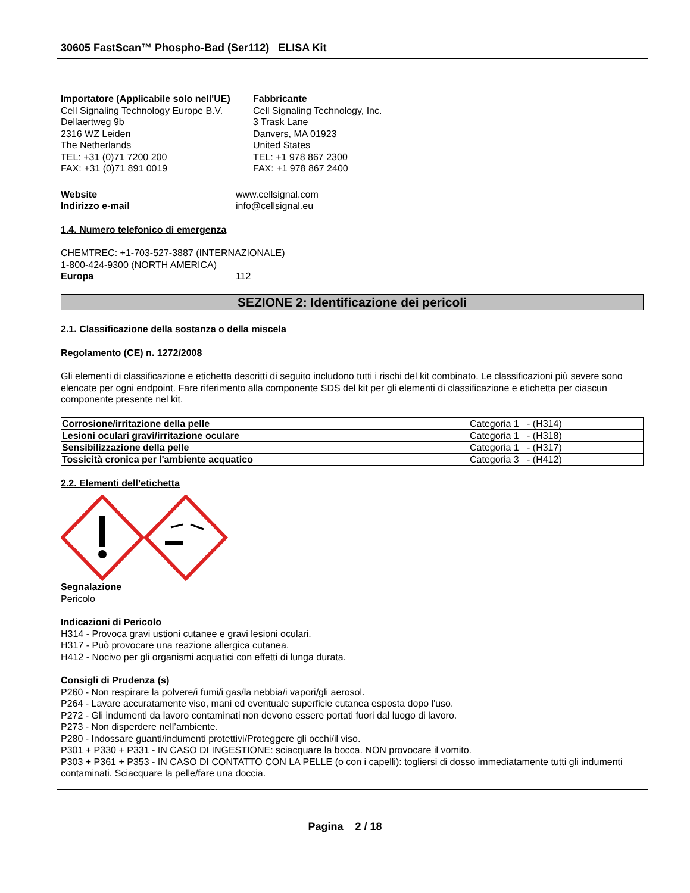30605 FastScan™ Phospho-Bad (Ser112) ELISA Kit
Importatore (Applicabile solo nell'UE)
Cell Signaling Technology Europe B.V.
Dellaertweg 9b
2316 WZ Leiden
The Netherlands
TEL: +31 (0)71 7200 200
FAX: +31 (0)71 891 0019
Fabbricante
Cell Signaling Technology, Inc.
3 Trask Lane
Danvers, MA 01923
United States
TEL: +1 978 867 2300
FAX: +1 978 867 2400
Website www.cellsignal.com
Indirizzo e-mail info@cellsignal.eu
1.4. Numero telefonico di emergenza
CHEMTREC: +1-703-527-3887 (INTERNAZIONALE)
1-800-424-9300 (NORTH AMERICA)
Europa 112
SEZIONE 2: Identificazione dei pericoli
2.1. Classificazione della sostanza o della miscela
Regolamento (CE) n. 1272/2008
Gli elementi di classificazione e etichetta descritti di seguito includono tutti i rischi del kit combinato. Le classificazioni più severe sono elencate per ogni endpoint. Fare riferimento alla componente SDS del kit per gli elementi di classificazione e etichetta per ciascun componente presente nel kit.
| Corrosione/irritazione della pelle | Categoria 1 - (H314) |
| Lesioni oculari gravi/irritazione oculare | Categoria 1 - (H318) |
| Sensibilizzazione della pelle | Categoria 1 - (H317) |
| Tossicità cronica per l'ambiente acquatico | Categoria 3 - (H412) |
2.2. Elementi dell’etichetta
Segnalazione
Pericolo
Indicazioni di Pericolo
H314 - Provoca gravi ustioni cutanee e gravi lesioni oculari.
H317 - Può provocare una reazione allergica cutanea.
H412 - Nocivo per gli organismi acquatici con effetti di lunga durata.
Consigli di Prudenza (s)
P260 - Non respirare la polvere/i fumi/i gas/la nebbia/i vapori/gli aerosol.
P264 - Lavare accuratamente viso, mani ed eventuale superficie cutanea esposta dopo l'uso.
P272 - Gli indumenti da lavoro contaminati non devono essere portati fuori dal luogo di lavoro.
P273 - Non disperdere nell’ambiente.
P280 - Indossare guanti/indumenti protettivi/Proteggere gli occhi/il viso.
P301 + P330 + P331 - IN CASO DI INGESTIONE: sciacquare la bocca. NON provocare il vomito.
P303 + P361 + P353 - IN CASO DI CONTATTO CON LA PELLE (o con i capelli): togliersi di dosso immediatamente tutti gli indumenti contaminati. Sciacquare la pelle/fare una doccia.
Pagina 2 / 18